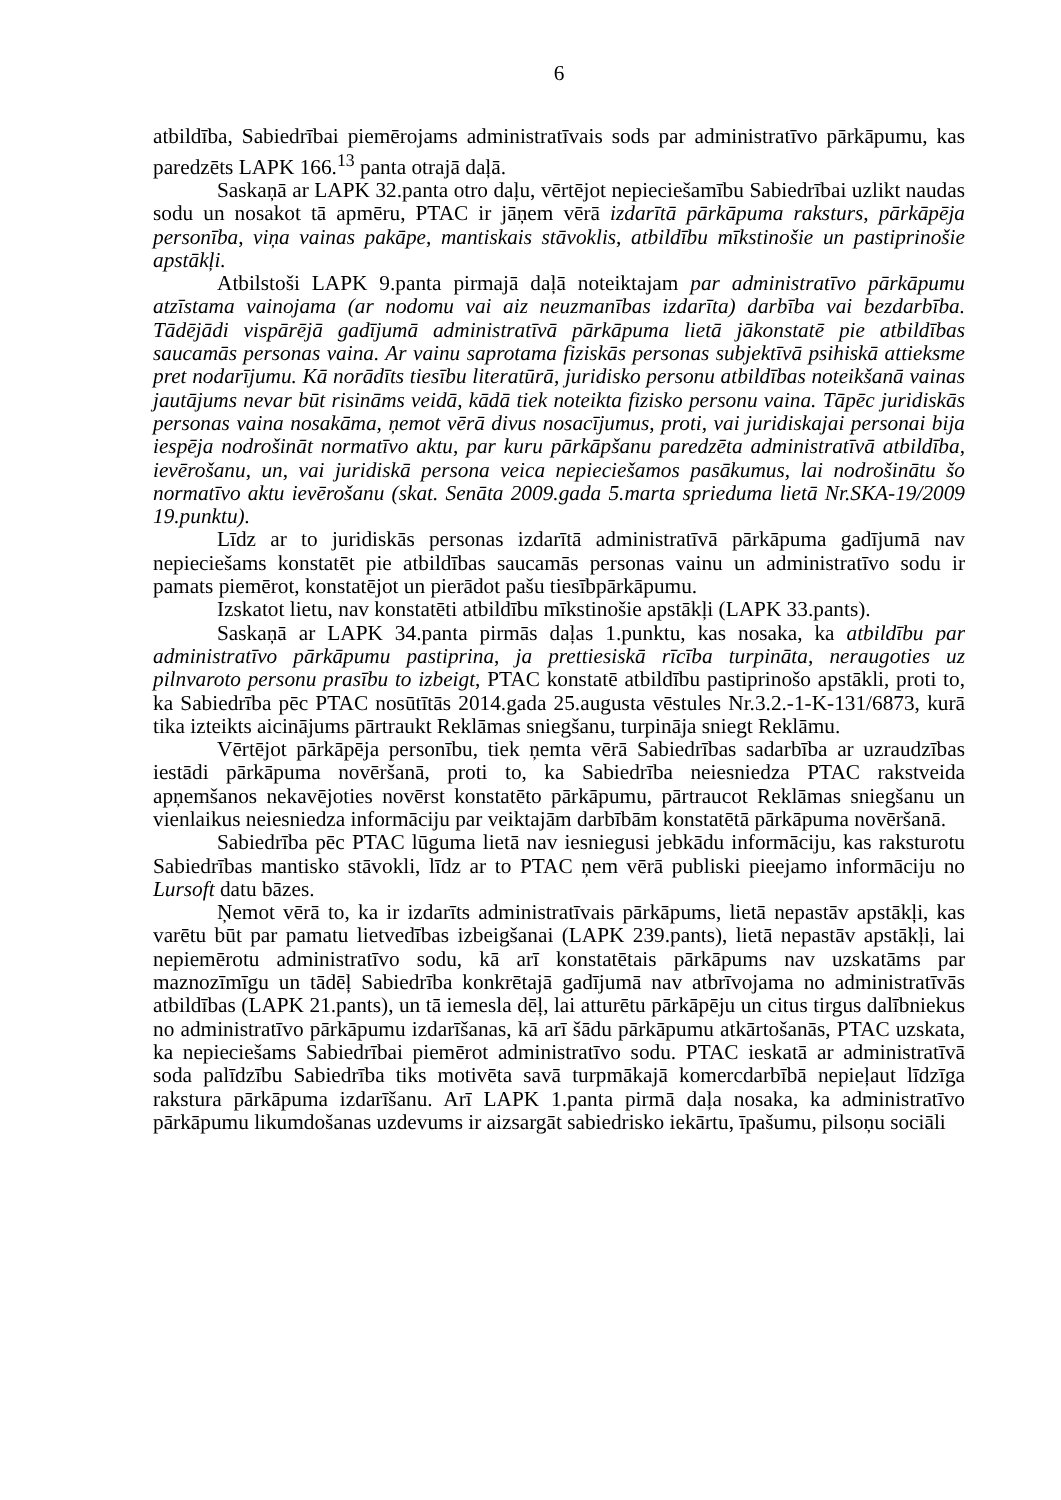6
atbildība, Sabiedrībai piemērojams administratīvais sods par administratīvo pārkāpumu, kas paredzēts LAPK 166.<sup>13</sup> panta otrajā daļā.
Saskaņā ar LAPK 32.panta otro daļu, vērtējot nepieciešamību Sabiedrībai uzlikt naudas sodu un nosakot tā apmēru, PTAC ir jāņem vērā izdarītā pārkāpuma raksturs, pārkāpēja personība, viņa vainas pakāpe, mantiskais stāvoklis, atbildību mīkstinošie un pastiprinošie apstākļi.
Atbilstoši LAPK 9.panta pirmajā daļā noteiktajam par administratīvo pārkāpumu atzīstama vainojama (ar nodomu vai aiz neuzmanības izdarīta) darbība vai bezdarbība. Tādējādi vispārējā gadījumā administratīvā pārkāpuma lietā jākonstatē pie atbildības saucamās personas vaina. Ar vainu saprotama fiziskās personas subjektīvā psihiskā attieksme pret nodarījumu. Kā norādīts tiesību literatūrā, juridisko personu atbildības noteikšanā vainas jautājums nevar būt risināms veidā, kādā tiek noteikta fizisko personu vaina. Tāpēc juridiskās personas vaina nosakāma, ņemot vērā divus nosacījumus, proti, vai juridiskajai personai bija iespēja nodrošināt normatīvo aktu, par kuru pārkāpšanu paredzēta administratīvā atbildība, ievērošanu, un, vai juridiskā persona veica nepieciešamos pasākumus, lai nodrošinātu šo normatīvo aktu ievērošanu (skat. Senāta 2009.gada 5.marta sprieduma lietā Nr.SKA-19/2009 19.punktu).
Līdz ar to juridiskās personas izdarītā administratīvā pārkāpuma gadījumā nav nepieciešams konstatēt pie atbildības saucamās personas vainu un administratīvo sodu ir pamats piemērot, konstatējot un pierādot pašu tiesībpārkāpumu.
Izskatot lietu, nav konstatēti atbildību mīkstinošie apstākļi (LAPK 33.pants).
Saskaņā ar LAPK 34.panta pirmās daļas 1.punktu, kas nosaka, ka atbildību par administratīvo pārkāpumu pastiprina, ja prettiesiskā rīcība turpināta, neraugoties uz pilnvaroto personu prasību to izbeigt, PTAC konstatē atbildību pastiprinošo apstākli, proti to, ka Sabiedrība pēc PTAC nosūtītās 2014.gada 25.augusta vēstules Nr.3.2.-1-K-131/6873, kurā tika izteikts aicinājums pārtraukt Reklāmas sniegšanu, turpināja sniegt Reklāmu.
Vērtējot pārkāpēja personību, tiek ņemta vērā Sabiedrības sadarbība ar uzraudzības iestādi pārkāpuma novēršanā, proti to, ka Sabiedrība neiesniedza PTAC rakstveida apņemšanos nekavējoties novērst konstatēto pārkāpumu, pārtraucot Reklāmas sniegšanu un vienlaikus neiesniedza informāciju par veiktajām darbībām konstatētā pārkāpuma novēršanā.
Sabiedrība pēc PTAC lūguma lietā nav iesniegusi jebkādu informāciju, kas raksturotu Sabiedrības mantisko stāvokli, līdz ar to PTAC ņem vērā publiski pieejamo informāciju no Lursoft datu bāzes.
Ņemot vērā to, ka ir izdarīts administratīvais pārkāpums, lietā nepastāv apstākļi, kas varētu būt par pamatu lietvedības izbeigšanai (LAPK 239.pants), lietā nepastāv apstākļi, lai nepiemērotu administratīvo sodu, kā arī konstatētais pārkāpums nav uzskatāms par maznozīmīgu un tādēļ Sabiedrība konkrētajā gadījumā nav atbrīvojama no administratīvās atbildības (LAPK 21.pants), un tā iemesla dēļ, lai atturētu pārkāpēju un citus tirgus dalībniekus no administratīvo pārkāpumu izdarīšanas, kā arī šādu pārkāpumu atkārtošanās, PTAC uzskata, ka nepieciešams Sabiedrībai piemērot administratīvo sodu. PTAC ieskatā ar administratīvā soda palīdzību Sabiedrība tiks motivēta savā turpmākajā komercdarbībā nepieļaut līdzīga rakstura pārkāpuma izdarīšanu. Arī LAPK 1.panta pirmā daļa nosaka, ka administratīvo pārkāpumu likumdošanas uzdevums ir aizsargāt sabiedrisko iekārtu, īpašumu, pilsoņu sociāli